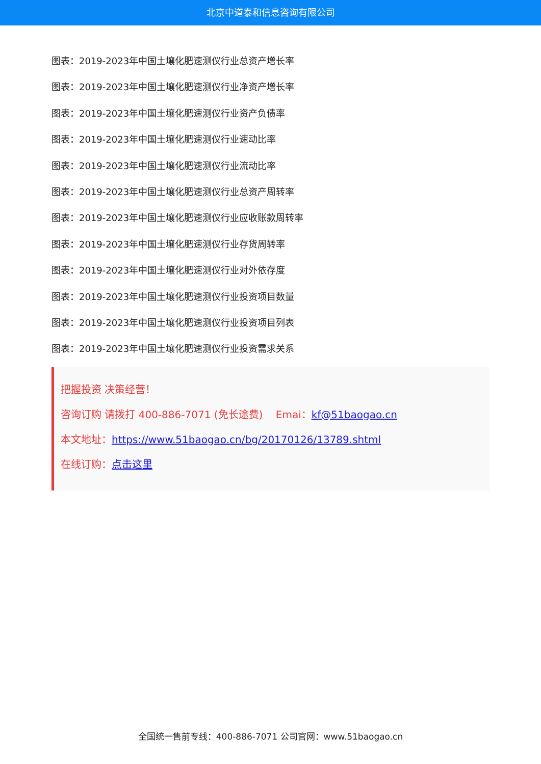北京中道泰和信息咨询有限公司
图表：2019-2023年中国土壤化肥速测仪行业总资产增长率
图表：2019-2023年中国土壤化肥速测仪行业净资产增长率
图表：2019-2023年中国土壤化肥速测仪行业资产负债率
图表：2019-2023年中国土壤化肥速测仪行业速动比率
图表：2019-2023年中国土壤化肥速测仪行业流动比率
图表：2019-2023年中国土壤化肥速测仪行业总资产周转率
图表：2019-2023年中国土壤化肥速测仪行业应收账款周转率
图表：2019-2023年中国土壤化肥速测仪行业存货周转率
图表：2019-2023年中国土壤化肥速测仪行业对外依存度
图表：2019-2023年中国土壤化肥速测仪行业投资项目数量
图表：2019-2023年中国土壤化肥速测仪行业投资项目列表
图表：2019-2023年中国土壤化肥速测仪行业投资需求关系
把握投资 决策经营！
咨询订购 请拨打 400-886-7071 (免长途费) Emai：kf@51baogao.cn
本文地址：https://www.51baogao.cn/bg/20170126/13789.shtml
在线订购：点击这里
全国统一售前专线：400-886-7071 公司官网：www.51baogao.cn